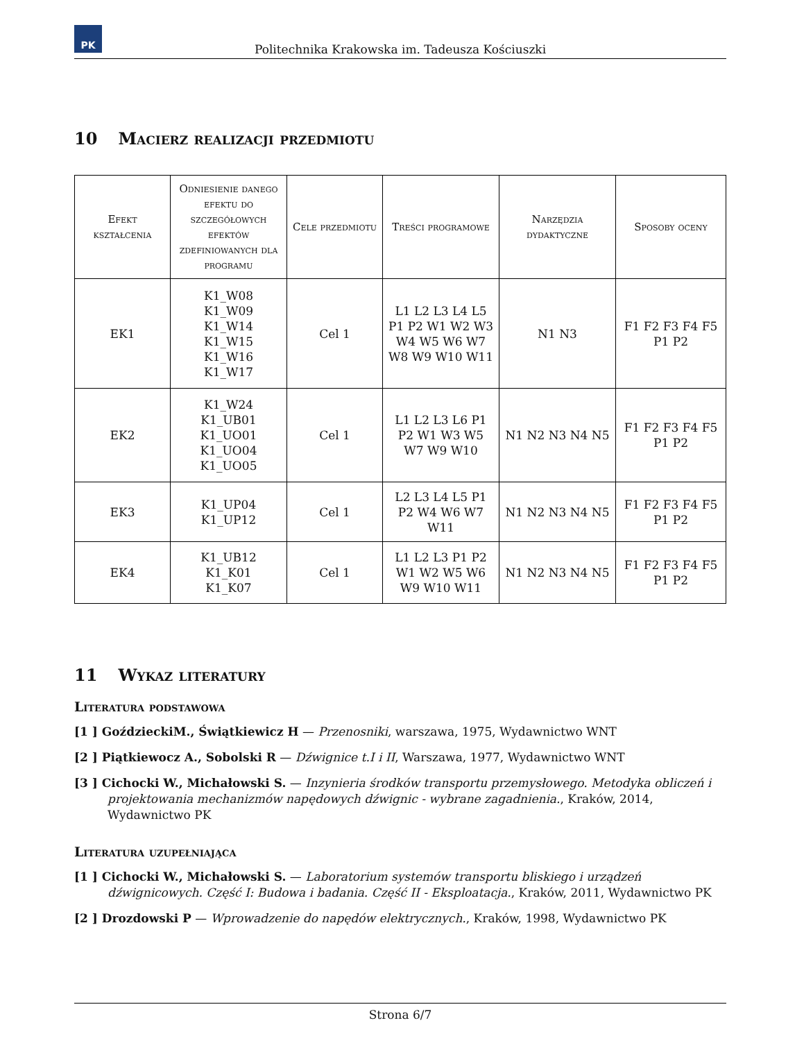PK
Politechnika Krakowska im. Tadeusza Kościuszki
10 Macierz realizacji przedmiotu
| Efekt kształcenia | Odniesienie danego efektu do szczegółowych efektów zdefiniowanych dla programu | Cele przedmiotu | Treści programowe | Narzędzia dydaktyczne | Sposoby oceny |
| --- | --- | --- | --- | --- | --- |
| EK1 | K1_W08 K1_W09 K1_W14 K1_W15 K1_W16 K1_W17 | Cel 1 | L1 L2 L3 L4 L5 P1 P2 W1 W2 W3 W4 W5 W6 W7 W8 W9 W10 W11 | N1 N3 | F1 F2 F3 F4 F5 P1 P2 |
| EK2 | K1_W24 K1_UB01 K1_UO01 K1_UO04 K1_UO05 | Cel 1 | L1 L2 L3 L6 P1 P2 W1 W3 W5 W7 W9 W10 | N1 N2 N3 N4 N5 | F1 F2 F3 F4 F5 P1 P2 |
| EK3 | K1_UP04 K1_UP12 | Cel 1 | L2 L3 L4 L5 P1 P2 W4 W6 W7 W11 | N1 N2 N3 N4 N5 | F1 F2 F3 F4 F5 P1 P2 |
| EK4 | K1_UB12 K1_K01 K1_K07 | Cel 1 | L1 L2 L3 P1 P2 W1 W2 W5 W6 W9 W10 W11 | N1 N2 N3 N4 N5 | F1 F2 F3 F4 F5 P1 P2 |
11 Wykaz literatury
Literatura podstawowa
[1 ] GoździeckiM., Świątkiewicz H — Przenosniki, warszawa, 1975, Wydawnictwo WNT
[2 ] Piątkiewocz A., Sobolski R — Dźwignice t.I i II, Warszawa, 1977, Wydawnictwo WNT
[3 ] Cichocki W., Michałowski S. — Inzynieria środków transportu przemysłowego. Metodyka obliczeń i projektowania mechanizmów napędowych dźwignic - wybrane zagadnienia., Kraków, 2014, Wydawnictwo PK
Literatura uzupełniająca
[1 ] Cichocki W., Michałowski S. — Laboratorium systemów transportu bliskiego i urządzeń dźwignicowych. Część I: Budowa i badania. Część II - Eksploatacja., Kraków, 2011, Wydawnictwo PK
[2 ] Drozdowski P — Wprowadzenie do napędów elektrycznych., Kraków, 1998, Wydawnictwo PK
Strona 6/7